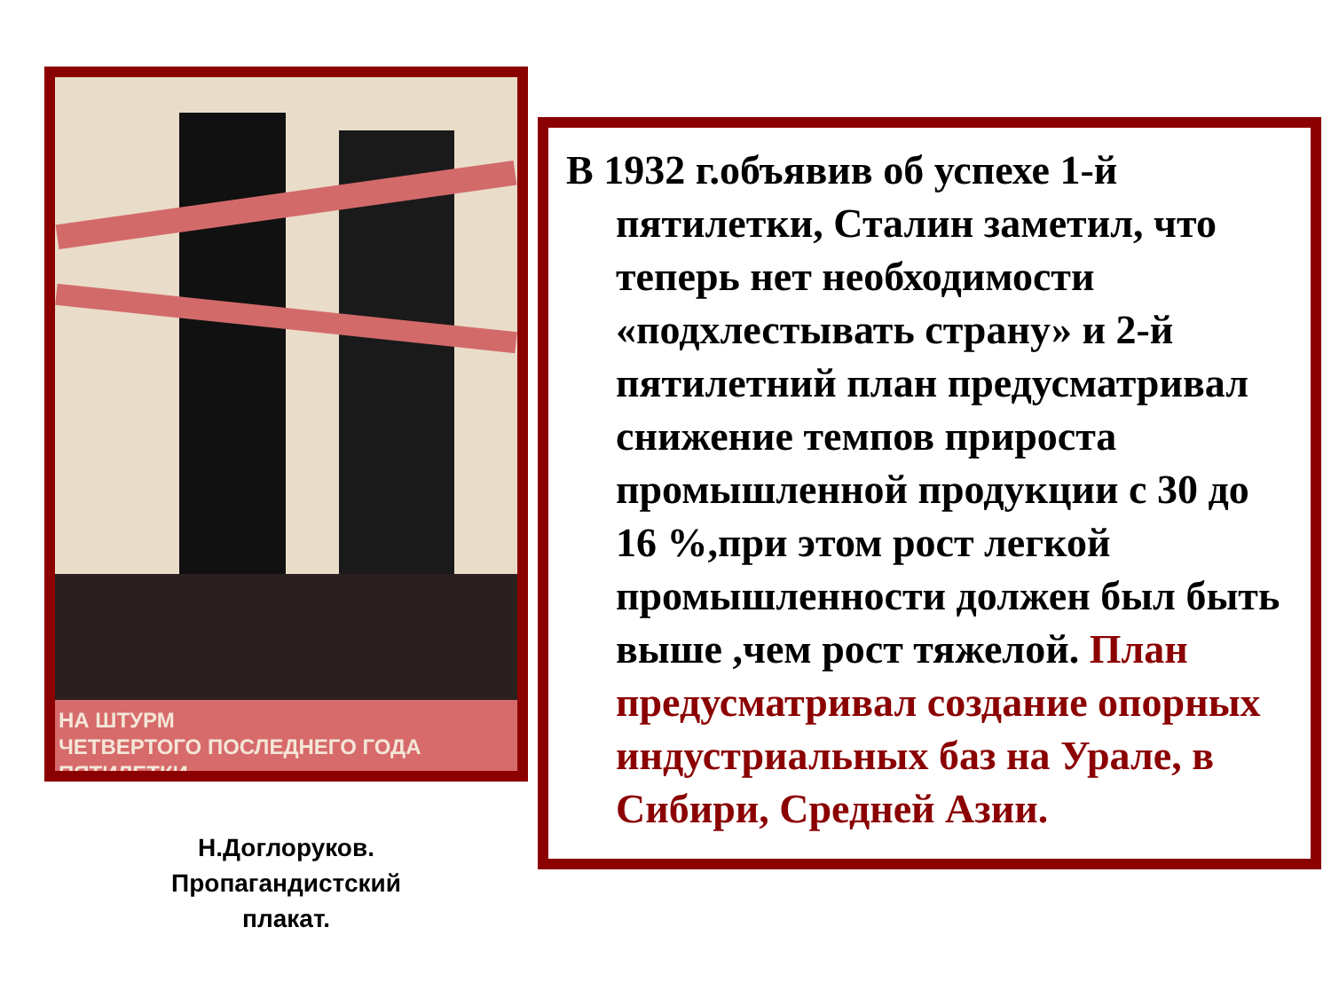НА ШТУРМ
ЧЕТВЕРТОГО ПОСЛЕДНЕГО ГОДА ПЯТИЛЕТКИ
Н.Доглоруков.
Пропагандистский
плакат.
В 1932 г.объявив об успехе 1-й пятилетки, Сталин заметил, что теперь нет необходимости «подхлестывать страну» и 2-й пятилетний план предусматривал снижение темпов прироста промышленной продукции с 30 до 16 %,при этом рост легкой промышленности должен был быть выше ,чем рост тяжелой. План предусматривал создание опорных индустриальных баз на Урале, в Сибири, Средней Азии.